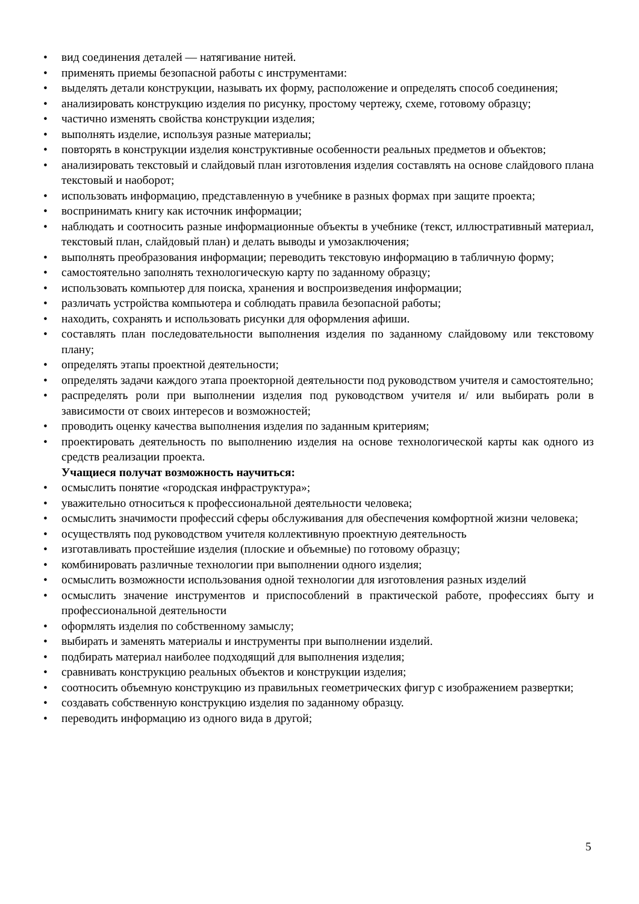• вид соединения деталей — натягивание нитей.
• применять приемы безопасной работы с инструментами:
• выделять детали конструкции, называть их форму, расположение и определять способ соединения;
• анализировать конструкцию изделия по рисунку, простому чертежу, схеме, готовому образцу;
• частично изменять свойства конструкции изделия;
• выполнять изделие, используя разные материалы;
• повторять в конструкции изделия конструктивные особенности реальных предметов и объектов;
• анализировать текстовый и слайдовый план изготовления изделия составлять на основе слайдового плана текстовый и наоборот;
• использовать информацию, представленную в учебнике в разных формах при защите проекта;
• воспринимать книгу как источник информации;
• наблюдать и соотносить разные информационные объекты в учебнике (текст, иллюстративный материал, текстовый план, слайдовый план) и делать выводы и умозаключения;
• выполнять преобразования информации; переводить текстовую информацию в табличную форму;
• самостоятельно заполнять технологическую карту по заданному образцу;
• использовать компьютер для поиска, хранения и воспроизведения информации;
• различать устройства компьютера и соблюдать правила безопасной работы;
• находить, сохранять и использовать рисунки для оформления афиши.
• составлять план последовательности выполнения изделия по заданному слайдовому или текстовому плану;
• определять этапы проектной деятельности;
• определять задачи каждого этапа проекторной деятельности под руководством учителя и самостоятельно;
• распределять роли при выполнении изделия под руководством учителя и/ или выбирать роли в зависимости от своих интересов и возможностей;
• проводить оценку качества выполнения изделия по заданным критериям;
• проектировать деятельность по выполнению изделия на основе технологической карты как одного из средств реализации проекта.
Учащиеся получат возможность научиться:
• осмыслить понятие «городская инфраструктура»;
• уважительно относиться к профессиональной деятельности человека;
• осмыслить значимости профессий сферы обслуживания для обеспечения комфортной жизни человека;
• осуществлять под руководством учителя коллективную проектную деятельность
• изготавливать простейшие изделия (плоские и объемные) по готовому образцу;
• комбинировать различные технологии при выполнении одного изделия;
• осмыслить возможности использования одной технологии для изготовления разных изделий
• осмыслить значение инструментов и приспособлений в практической работе, профессиях быту и профессиональной деятельности
• оформлять изделия по собственному замыслу;
• выбирать и заменять материалы и инструменты при выполнении изделий.
• подбирать материал наиболее подходящий для выполнения изделия;
• сравнивать конструкцию реальных объектов и конструкции изделия;
• соотносить объемную конструкцию из правильных геометрических фигур с изображением развертки;
• создавать собственную конструкцию изделия по заданному образцу.
• переводить информацию из одного вида в другой;
5